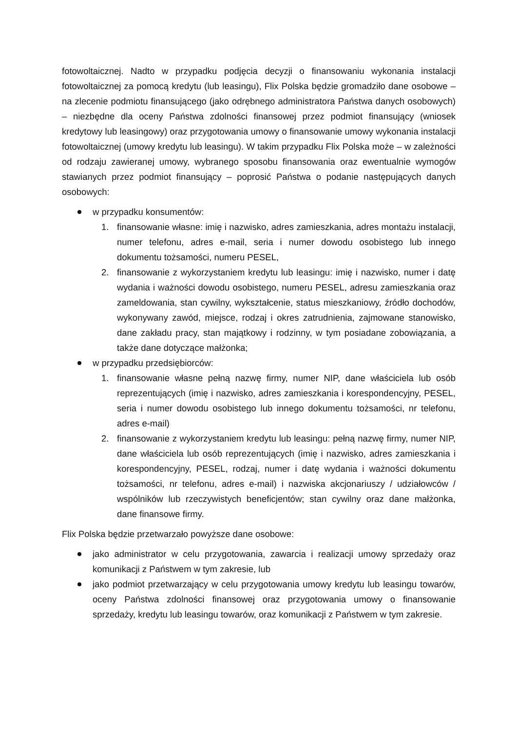fotowoltaicznej. Nadto w przypadku podjęcia decyzji o finansowaniu wykonania instalacji fotowoltaicznej za pomocą kredytu (lub leasingu), Flix Polska będzie gromadziło dane osobowe – na zlecenie podmiotu finansującego (jako odrębnego administratora Państwa danych osobowych) – niezbędne dla oceny Państwa zdolności finansowej przez podmiot finansujący (wniosek kredytowy lub leasingowy) oraz przygotowania umowy o finansowanie umowy wykonania instalacji fotowoltaicznej (umowy kredytu lub leasingu). W takim przypadku Flix Polska może – w zależności od rodzaju zawieranej umowy, wybranego sposobu finansowania oraz ewentualnie wymogów stawianych przez podmiot finansujący – poprosić Państwa o podanie następujących danych osobowych:
w przypadku konsumentów:
1. finansowanie własne: imię i nazwisko, adres zamieszkania, adres montażu instalacji, numer telefonu, adres e-mail, seria i numer dowodu osobistego lub innego dokumentu tożsamości, numeru PESEL,
2. finansowanie z wykorzystaniem kredytu lub leasingu: imię i nazwisko, numer i datę wydania i ważności dowodu osobistego, numeru PESEL, adresu zamieszkania oraz zameldowania, stan cywilny, wykształcenie, status mieszkaniowy, źródło dochodów, wykonywany zawód, miejsce, rodzaj i okres zatrudnienia, zajmowane stanowisko, dane zakładu pracy, stan majątkowy i rodzinny, w tym posiadane zobowiązania, a także dane dotyczące małżonka;
w przypadku przedsiębiorców:
1. finansowanie własne pełną nazwę firmy, numer NIP, dane właściciela lub osób reprezentujących (imię i nazwisko, adres zamieszkania i korespondencyjny, PESEL, seria i numer dowodu osobistego lub innego dokumentu tożsamości, nr telefonu, adres e-mail)
2. finansowanie z wykorzystaniem kredytu lub leasingu: pełną nazwę firmy, numer NIP, dane właściciela lub osób reprezentujących (imię i nazwisko, adres zamieszkania i korespondencyjny, PESEL, rodzaj, numer i datę wydania i ważności dokumentu tożsamości, nr telefonu, adres e-mail) i nazwiska akcjonariuszy / udziałowców / wspólników lub rzeczywistych beneficjentów; stan cywilny oraz dane małżonka, dane finansowe firmy.
Flix Polska będzie przetwarzało powyższe dane osobowe:
jako administrator w celu przygotowania, zawarcia i realizacji umowy sprzedaży oraz komunikacji z Państwem w tym zakresie, lub
jako podmiot przetwarzający w celu przygotowania umowy kredytu lub leasingu towarów, oceny Państwa zdolności finansowej oraz przygotowania umowy o finansowanie sprzedaży, kredytu lub leasingu towarów, oraz komunikacji z Państwem w tym zakresie.